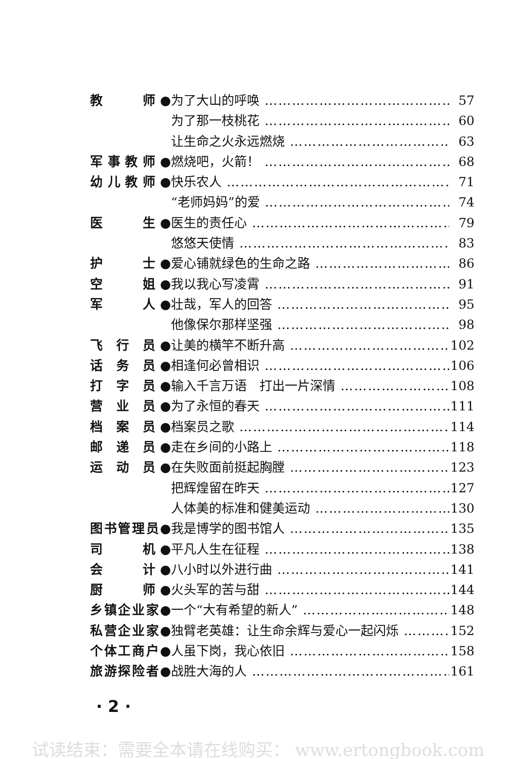教　　师● 为了大山的呼唤 57
为了那一枝桃花 60
让生命之火永远燃烧 63
军事教师● 燃烧吧，火箭！ 68
幼儿教师● 快乐农人 71
“老师妈妈”的爱 74
医　　生● 医生的责任心 79
悠悠天使情 83
护　　士● 爱心铺就绿色的生命之路 86
空　　姐● 我以我心写凌霄 91
军　　人● 壮哉，军人的回答 95
他像保尔那样坚强 98
飞 行 员● 让美的横竿不断升高 102
话 务 员● 相逢何必曾相识 106
打 字 员● 输入千言万语　打出一片深情 108
营 业 员● 为了永恒的春天 111
档 案 员● 档案员之歌 114
邮 递 员● 走在乡间的小路上 118
运 动 员● 在失败面前挺起胸膛 123
把辉煌留在昨天 127
人体美的标准和健美运动 130
图书管理员● 我是博学的图书馆人 135
司　　机● 平凡人生在征程 138
会　　计● 八小时以外进行曲 141
厨　　师● 火头军的苦与甜 144
乡镇企业家● 一个“大有希望的新人” 148
私营企业家● 独臂老英雄：让生命余辉与爱心一起闪烁 152
个体工商户● 人虽下岗，我心依旧 158
旅游探险者● 战胜大海的人 161
· 2 ·
试读结束：需要全本请在线购买： www.ertongbook.com